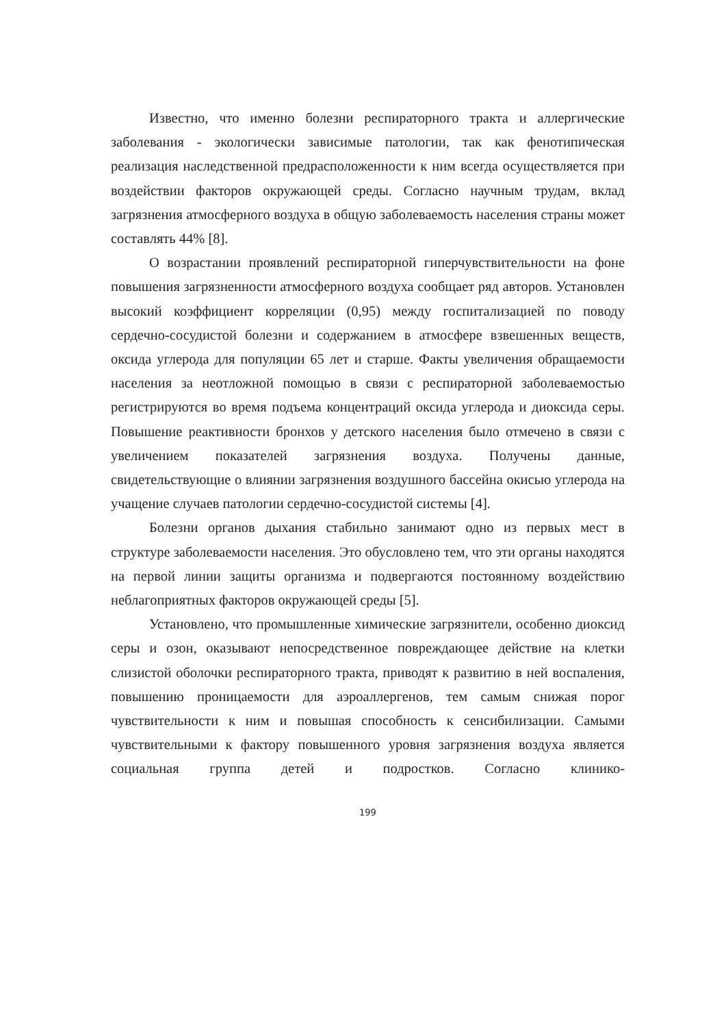Известно, что именно болезни респираторного тракта и аллергические заболевания - экологически зависимые патологии, так как фенотипическая реализация наследственной предрасположенности к ним всегда осуществляется при воздействии факторов окружающей среды. Согласно научным трудам, вклад загрязнения атмосферного воздуха в общую заболеваемость населения страны может составлять 44% [8].
О возрастании проявлений респираторной гиперчувствительности на фоне повышения загрязненности атмосферного воздуха сообщает ряд авторов. Установлен высокий коэффициент корреляции (0,95) между госпитализацией по поводу сердечно-сосудистой болезни и содержанием в атмосфере взвешенных веществ, оксида углерода для популяции 65 лет и старше. Факты увеличения обращаемости населения за неотложной помощью в связи с респираторной заболеваемостью регистрируются во время подъема концентраций оксида углерода и диоксида серы. Повышение реактивности бронхов у детского населения было отмечено в связи с увеличением показателей загрязнения воздуха. Получены данные, свидетельствующие о влиянии загрязнения воздушного бассейна окисью углерода на учащение случаев патологии сердечно-сосудистой системы [4].
Болезни органов дыхания стабильно занимают одно из первых мест в структуре заболеваемости населения. Это обусловлено тем, что эти органы находятся на первой линии защиты организма и подвергаются постоянному воздействию неблагоприятных факторов окружающей среды [5].
Установлено, что промышленные химические загрязнители, особенно диоксид серы и озон, оказывают непосредственное повреждающее действие на клетки слизистой оболочки респираторного тракта, приводят к развитию в ней воспаления, повышению проницаемости для аэроаллергенов, тем самым снижая порог чувствительности к ним и повышая способность к сенсибилизации. Самыми чувствительными к фактору повышенного уровня загрязнения воздуха является социальная группа детей и подростков. Согласно клинико-
199